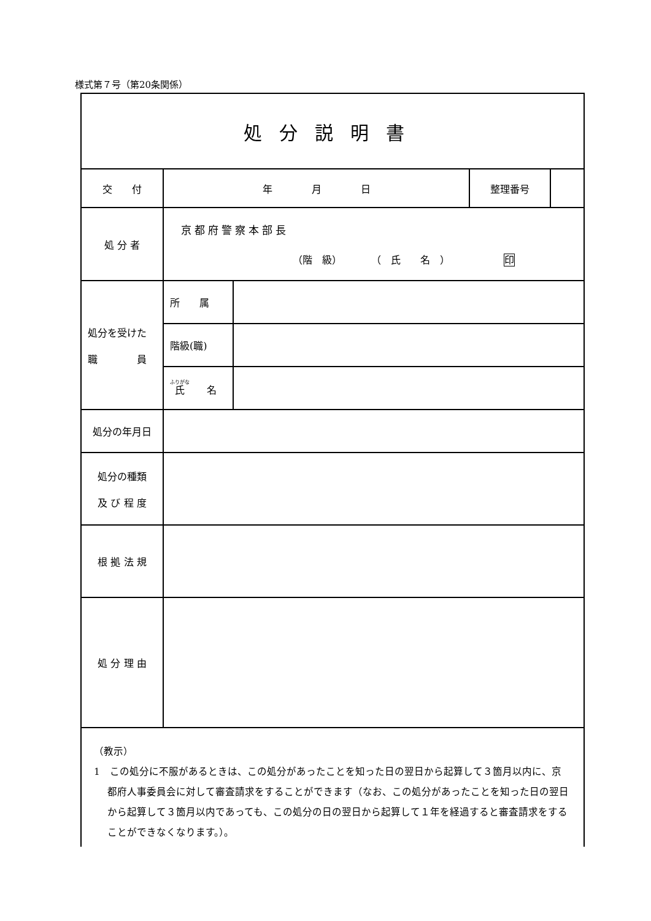様式第７号（第20条関係）
| 処分説明書 | | | | |
| 交 付 | 年 月 日 | | 整理番号 | |
| 処 分 者 | 京都府警察本部長 （階 級） （ 氏 名 ） 印 | | | |
| 処分を受けた 職 員 | 所 属 | | | |
| | 階級(職) | | | |
| | 氏 名 | | | |
| 処分の年月日 | | | | |
| 処分の種類 及 び 程 度 | | | | |
| 根 拠 法 規 | | | | |
| 処 分 理 由 | | | | |
| （教示） 1 この処分に不服があるときは、この処分があったことを知った日の翌日から起算して３箇月以内に、京都府人事委員会に対して審査請求をすることができます（なお、この処分があったことを知った日の翌日から起算して３箇月以内であっても、この処分の日の翌日から起算して１年を経過すると審査請求をすることができなくなります。）。 | | | | |